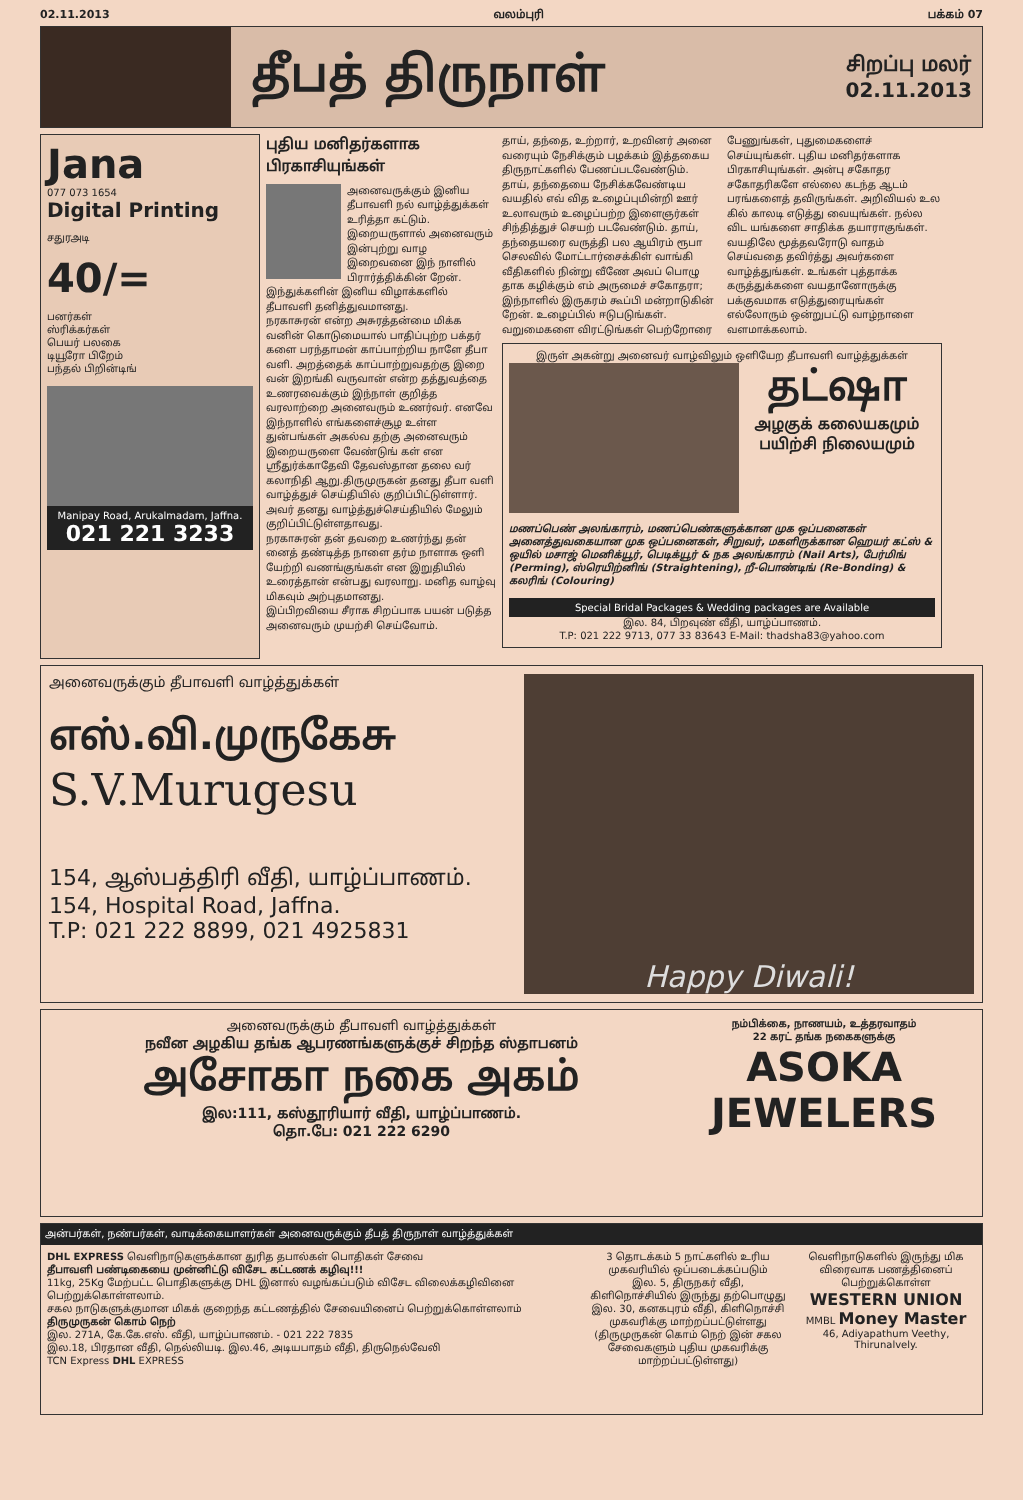02.11.2013 வலம்புரி பக்கம் 07
தீபத் திருநாள்
சிறப்பு மலர்
02.11.2013
Jana
077 073 1654
Digital Printing
சதுரஅடி
40/=
பனர்கள்
ஸ்ரிக்கர்கள்
பெயர் பலகை
டியூரோ பிறேம்
பந்தல் பிறின்டிங்
Manipay Road, Arukalmadam, Jaffna.
021 221 3233
புதிய மனிதர்களாக பிரகாசியுங்கள்
அனைவருக்கும் இனிய தீபாவளி நல் வாழ்த்துக்கள் உரித்தா கட்டும். இறையருளால் அனைவரும் இன்புற்று வாழ இறைவனை இந் நாளில் பிரார்த்திக்கின் றேன். இந்துக்களின் இனிய விழாக்களில் தீபாவளி தனித்துவமானது.
நரகாசுரன் என்ற அசுரத்தன்மை மிக்க வனின் கொடுமையால் பாதிப்புற்ற பக்தர் களை பரந்தாமன் காப்பாற்றிய நாளே தீபா வளி. அறத்தைக் காப்பாற்றுவதற்கு இறை வன் இறங்கி வருவான் என்ற தத்துவத்தை உணரவைக்கும் இந்நாள் குறித்த வரலாற்றை அனைவரும் உணர்வர். எனவே இந்நாளில் எங்களைச்சூழ உள்ள துன்பங்கள் அகல்வ தற்கு அனைவரும் இறையருளை வேண்டுங் கள் என ஸ்ரீதுர்க்காதேவி தேவஸ்தான தலை வர் கலாநிதி ஆறு.திருமுருகன் தனது தீபா வளி வாழ்த்துச் செய்தியில் குறிப்பிட்டுள்ளார். அவர் தனது வாழ்த்துச்செய்தியில் மேலும் குறிப்பிட்டுள்ளதாவது.
நரகாசுரன் தன் தவறை உணர்ந்து தன் னைத் தண்டித்த நாளை தர்ம நாளாக ஒளி யேற்றி வணங்குங்கள் என இறுதியில் உரைத்தான் என்பது வரலாறு. மனித வாழ்வு மிகவும் அற்புதமானது.
இப்பிறவியை சீராக சிறப்பாக பயன் படுத்த அனைவரும் முயற்சி செய்வோம்.
தாய், தந்தை, உற்றார், உறவினர் அனை வரையும் நேசிக்கும் பழக்கம் இத்தகைய திருநாட்களில் பேணப்படவேண்டும். தாய், தந்தையை நேசிக்கவேண்டிய வயதில் எவ் வித உழைப்புமின்றி ஊர் உலாவரும் உழைப்பற்ற இளைஞர்கள் சிந்தித்துச் செயற் படவேண்டும். தாய், தந்தையரை வருத்தி பல ஆயிரம் ரூபா செலவில் மோட்டார்சைக்கிள் வாங்கி வீதிகளில் நின்று வீணே அவப் பொழு தாக கழிக்கும் எம் அருமைச் சகோதரா; இந்நாளில் இருகரம் கூப்பி மன்றாடுகின் றேன். உழைப்பில் ஈடுபடுங்கள்.
வறுமைகளை விரட்டுங்கள் பெற்றோரை பேணுங்கள், புதுமைகளைச் செய்யுங்கள். புதிய மனிதர்களாக பிரகாசியுங்கள். அன்பு சகோதர சகோதரிகளே எல்லை கடந்த ஆடம் பரங்களைத் தவிருங்கள். அறிவியல் உல கில் காலடி எடுத்து வையுங்கள். நல்ல விட யங்களை சாதிக்க தயாராகுங்கள். வயதிலே மூத்தவரோடு வாதம் செய்வதை தவிர்த்து அவர்களை வாழ்த்துங்கள். உங்கள் புத்தாக்க கருத்துக்களை வயதானோருக்கு பக்குவமாக எடுத்துரையுங்கள் எல்லோரும் ஒன்றுபட்டு வாழ்நாளை வளமாக்கலாம்.
இருள் அகன்று அனைவர் வாழ்விலும் ஒளியேற தீபாவளி வாழ்த்துக்கள்
தட்ஷா
அழகுக் கலையகமும்
பயிற்சி நிலையமும்
மணப்பெண் அலங்காரம், மணப்பெண்களுக்கான முக ஒப்பனைகள் அனைத்துவகையான முக ஒப்பனைகள், சிறுவர், மகளிருக்கான ஹெயர் கட்ஸ் & ஒயில் மசாஜ் மெனிக்யூர், பெடிக்யூர் & நக அலங்காரம் (Nail Arts), பேர்மிங் (Perming), ஸ்ரெயிற்னிங் (Straightening), றீ-பொண்டிங் (Re-Bonding) & கலரிங் (Colouring)
Special Bridal Packages & Wedding packages are Available
இல. 84, பிறவுண் வீதி, யாழ்ப்பாணம்.
T.P: 021 222 9713, 077 33 83643 E-Mail: thadsha83@yahoo.com
Happy Diwali!
அனைவருக்கும் தீபாவளி வாழ்த்துக்கள்
எஸ்.வி.முருகேசு
S.V.Murugesu
154, ஆஸ்பத்திரி வீதி, யாழ்ப்பாணம்.
154, Hospital Road, Jaffna.
T.P: 021 222 8899, 021 4925831
அனைவருக்கும் தீபாவளி வாழ்த்துக்கள்
நவீன அழகிய தங்க ஆபரணங்களுக்குச் சிறந்த ஸ்தாபனம்
அசோகா நகை அகம்
இல:111, கஸ்தூரியார் வீதி, யாழ்ப்பாணம்.
தொ.பே: 021 222 6290
நம்பிக்கை, நாணயம், உத்தரவாதம்
22 கரட் தங்க நகைகளுக்கு
ASOKA
JEWELERS
அன்பர்கள், நண்பர்கள், வாடிக்கையாளர்கள் அனைவருக்கும் தீபத் திருநாள் வாழ்த்துக்கள்
DHL EXPRESS வெளிநாடுகளுக்கான துரித தபால்கள் பொதிகள் சேவை
தீபாவளி பண்டிகையை முன்னிட்டு விசேட கட்டணக் கழிவு!!!
11kg, 25Kg மேற்பட்ட பொதிகளுக்கு DHL இனால் வழங்கப்படும் விசேட விலைக்கழிவினை பெற்றுக்கொள்ளலாம்.
சகல நாடுகளுக்குமான மிகக் குறைந்த கட்டணத்தில் சேவையினைப் பெற்றுக்கொள்ளலாம்
திருமுருகன் கொம் நெற்
இல. 271A, கே.கே.எஸ். வீதி, யாழ்ப்பாணம். - 021 222 7835
இல.18, பிரதான வீதி, நெல்லியடி. இல.46, அடியபாதம் வீதி, திருநெல்வேலி
TCN Express DHL EXPRESS
3 தொடக்கம் 5 நாட்களில் உரிய முகவரியில் ஒப்படைக்கப்படும்
இல. 5, திருநகர் வீதி, கிளிநொச்சியில் இருந்து தற்பொழுது இல. 30, கனகபுரம் வீதி, கிளிநொச்சி முகவரிக்கு மாற்றப்பட்டுள்ளது (திருமுருகன் கொம் நெற் இன் சகல சேவைகளும் புதிய முகவரிக்கு மாற்றப்பட்டுள்ளது)
வெளிநாடுகளில் இருந்து மிக விரைவாக பணத்தினைப் பெற்றுக்கொள்ள
WESTERN UNION
MMBL Money Master
46, Adiyapathum Veethy, Thirunalvely.